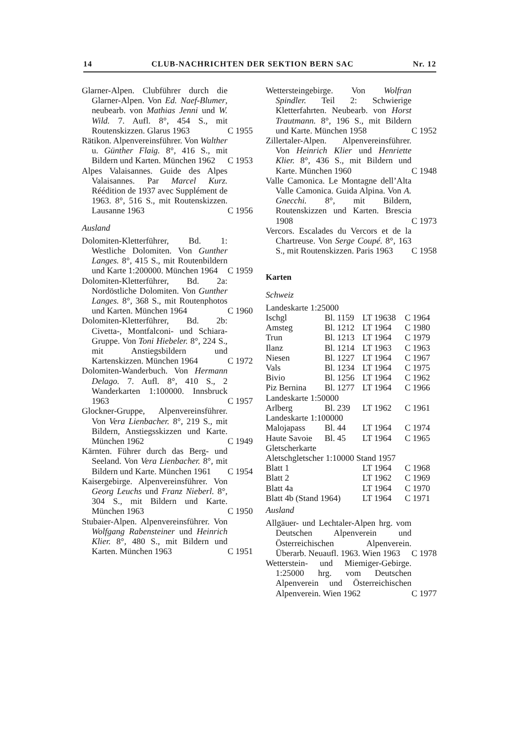14 CLUB-NACHRICHTEN DER SEKTION BERN SAC Nr. 12
Glarner-Alpen. Clubführer durch die Glarner-Alpen. Von Ed. Naef-Blumer, neubearb. von Mathias Jenni und W. Wild. 7. Aufl. 8°, 454 S., mit Routenskizzen. Glarus 1963
C 1955
Rätikon. Alpenvereinsführer. Von Walther u. Günther Flaig. 8°, 416 S., mit Bildern und Karten. München 1962
C 1953
Alpes Valaisannes. Guide des Alpes Valaisannes. Par Marcel Kurz. Réédition de 1937 avec Supplément de 1963. 8°, 516 S., mit Routenskizzen. Lausanne 1963
C 1956
Ausland
Dolomiten-Kletterführer, Bd. 1: Westliche Dolomiten. Von Gunther Langes. 8°, 415 S., mit Routenbildern und Karte 1:200000. München 1964
C 1959
Dolomiten-Kletterführer, Bd. 2a: Nordöstliche Dolomiten. Von Gunther Langes. 8°, 368 S., mit Routenphotos und Karten. München 1964
C 1960
Dolomiten-Kletterführer, Bd. 2b: Civetta-, Montfalconi- und Schiara-Gruppe. Von Toni Hiebeler. 8°, 224 S., mit Anstiegsbildern und Kartenskizzen. München 1964
C 1972
Dolomiten-Wanderbuch. Von Hermann Delago. 7. Aufl. 8°, 410 S., 2 Wanderkarten 1:100000. Innsbruck 1963
C 1957
Glockner-Gruppe, Alpenvereinsführer. Von Vera Lienbacher. 8°, 219 S., mit Bildern, Anstiegsskizzen und Karte. München 1962
C 1949
Kärnten. Führer durch das Berg- und Seeland. Von Vera Lienbacher. 8°, mit Bildern und Karte. München 1961
C 1954
Kaisergebirge. Alpenvereinsführer. Von Georg Leuchs und Franz Nieberl. 8°, 304 S., mit Bildern und Karte. München 1963
C 1950
Stubaier-Alpen. Alpenvereinsführer. Von Wolfgang Rabensteiner und Heinrich Klier. 8°, 480 S., mit Bildern und Karten. München 1963
C 1951
Wettersteingebirge. Von Wolfran Spindler. Teil 2: Schwierige Kletterfahrten. Neubearb. von Horst Trautmann. 8°, 196 S., mit Bildern und Karte. München 1958
C 1952
Zillertaler-Alpen. Alpenvereinsführer. Von Heinrich Klier und Henriette Klier. 8°, 436 S., mit Bildern und Karte. München 1960
C 1948
Valle Camonica. Le Montagne dell’Alta Valle Camonica. Guida Alpina. Von A. Gnecchi. 8°, mit Bildern, Routenskizzen und Karten. Brescia 1908
C 1973
Vercors. Escalades du Vercors et de la Chartreuse. Von Serge Coupé. 8°, 163 S., mit Routenskizzen. Paris 1963
C 1958
Karten
Schweiz
| Landeskarte 1:25000 | | | |
| Ischgl | Bl. 1159 | LT 19638 | C 1964 |
| Amsteg | Bl. 1212 | LT 1964 | C 1980 |
| Trun | Bl. 1213 | LT 1964 | C 1979 |
| Ilanz | Bl. 1214 | LT 1963 | C 1963 |
| Niesen | Bl. 1227 | LT 1964 | C 1967 |
| Vals | Bl. 1234 | LT 1964 | C 1975 |
| Bivio | Bl. 1256 | LT 1964 | C 1962 |
| Piz Bernina | Bl. 1277 | LT 1964 | C 1966 |
| Landeskarte 1:50000 | | | |
| Arlberg | Bl. 239 | LT 1962 | C 1961 |
| Landeskarte 1:100000 | | | |
| Malojapass | Bl. 44 | LT 1964 | C 1974 |
| Haute Savoie | Bl. 45 | LT 1964 | C 1965 |
| Gletscherkarte | | | |
| Aletschgletscher 1:10000 Stand 1957 | | | |
| Blatt 1 | | LT 1964 | C 1968 |
| Blatt 2 | | LT 1962 | C 1969 |
| Blatt 4a | | LT 1964 | C 1970 |
| Blatt 4b (Stand 1964) | | LT 1964 | C 1971 |
Ausland
Allgäuer- und Lechtaler-Alpen hrg. vom Deutschen Alpenverein und Österreichischen Alpenverein. Überarb. Neuaufl. 1963. Wien 1963
C 1978
Wetterstein- und Miemiger-Gebirge. 1:25000 hrg. vom Deutschen Alpenverein und Österreichischen Alpenverein. Wien 1962
C 1977